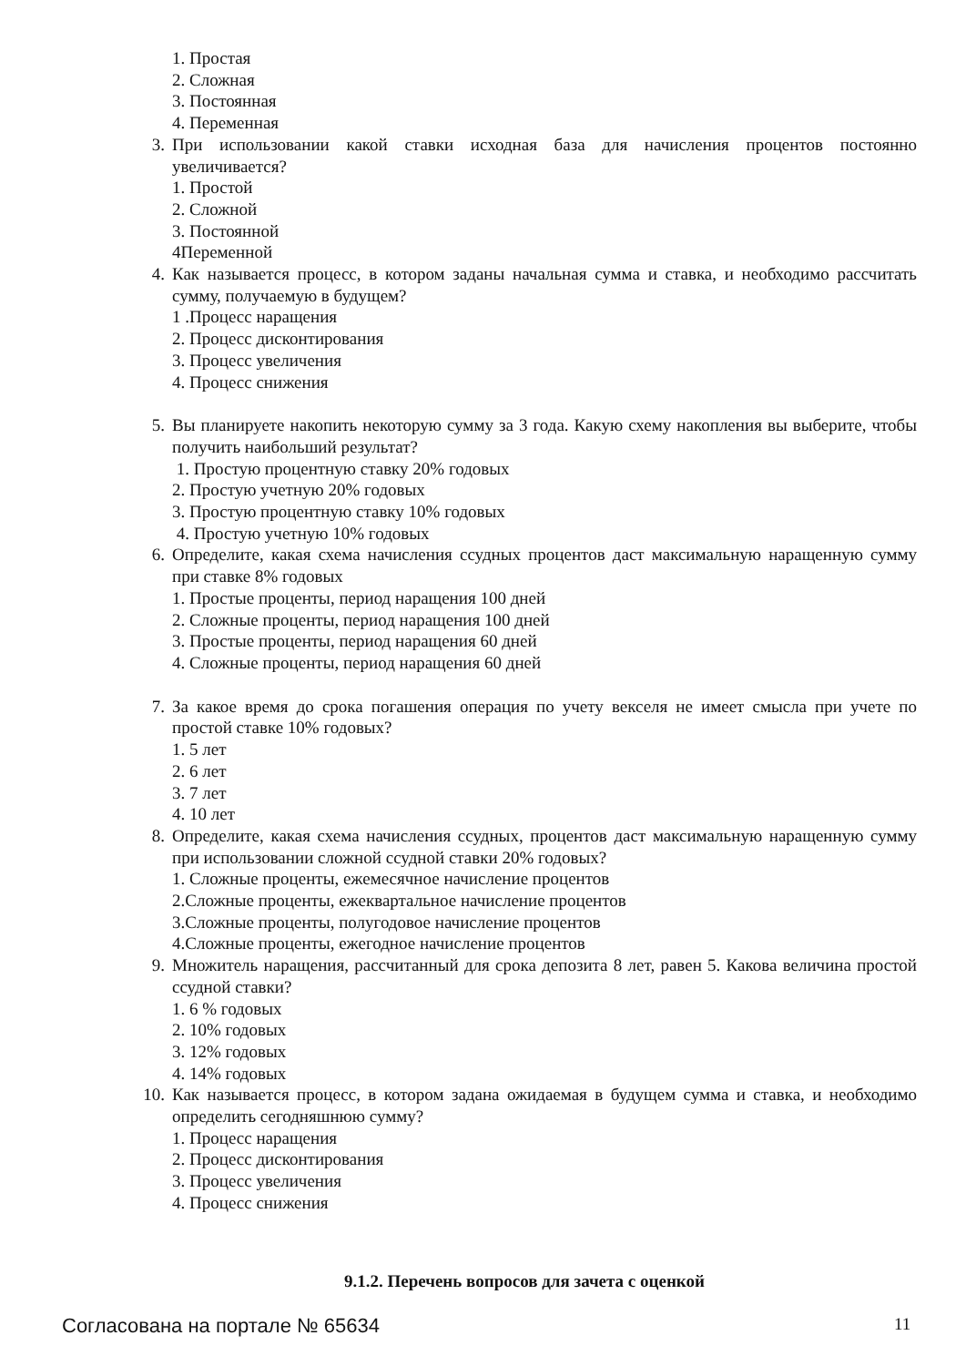1. Простая
2. Сложная
3. Постоянная
4. Переменная
3. При использовании какой ставки исходная база для начисления процентов постоянно увеличивается?
1. Простой
2. Сложной
3. Постоянной
4Переменной
4. Как называется процесс, в котором заданы начальная сумма и ставка, и необходимо рассчитать сумму, получаемую в будущем?
1 .Процесс наращения
2. Процесс дисконтирования
3. Процесс увеличения
4. Процесс снижения
5. Вы планируете накопить некоторую сумму за 3 года. Какую схему накопления вы выберите, чтобы получить наибольший результат?
1. Простую процентную ставку 20% годовых
2. Простую учетную 20% годовых
3. Простую процентную ставку 10% годовых
4. Простую учетную 10% годовых
6. Определите, какая схема начисления ссудных процентов даст максимальную наращенную сумму при ставке 8% годовых
1. Простые проценты, период наращения 100 дней
2. Сложные проценты, период наращения 100 дней
3. Простые проценты, период наращения 60 дней
4. Сложные проценты, период наращения 60 дней
7. За какое время до срока погашения операция по учету векселя не имеет смысла при учете по простой ставке 10% годовых?
1. 5 лет
2. 6 лет
3. 7 лет
4. 10 лет
8. Определите, какая схема начисления ссудных, процентов даст максимальную наращенную сумму при использовании сложной ссудной ставки 20% годовых?
1. Сложные проценты, ежемесячное начисление процентов
2.Сложные проценты, ежеквартальное начисление процентов
3.Сложные проценты, полугодовое начисление процентов
4.Сложные проценты, ежегодное начисление процентов
9. Множитель наращения, рассчитанный для срока депозита 8 лет, равен 5. Какова величина простой ссудной ставки?
1. 6 % годовых
2. 10% годовых
3. 12% годовых
4. 14% годовых
10. Как называется процесс, в котором задана ожидаемая в будущем сумма и ставка, и необходимо определить сегодняшнюю сумму?
1. Процесс наращения
2. Процесс дисконтирования
3. Процесс увеличения
4. Процесс снижения
9.1.2. Перечень вопросов для зачета с оценкой
Согласована на портале № 65634 11